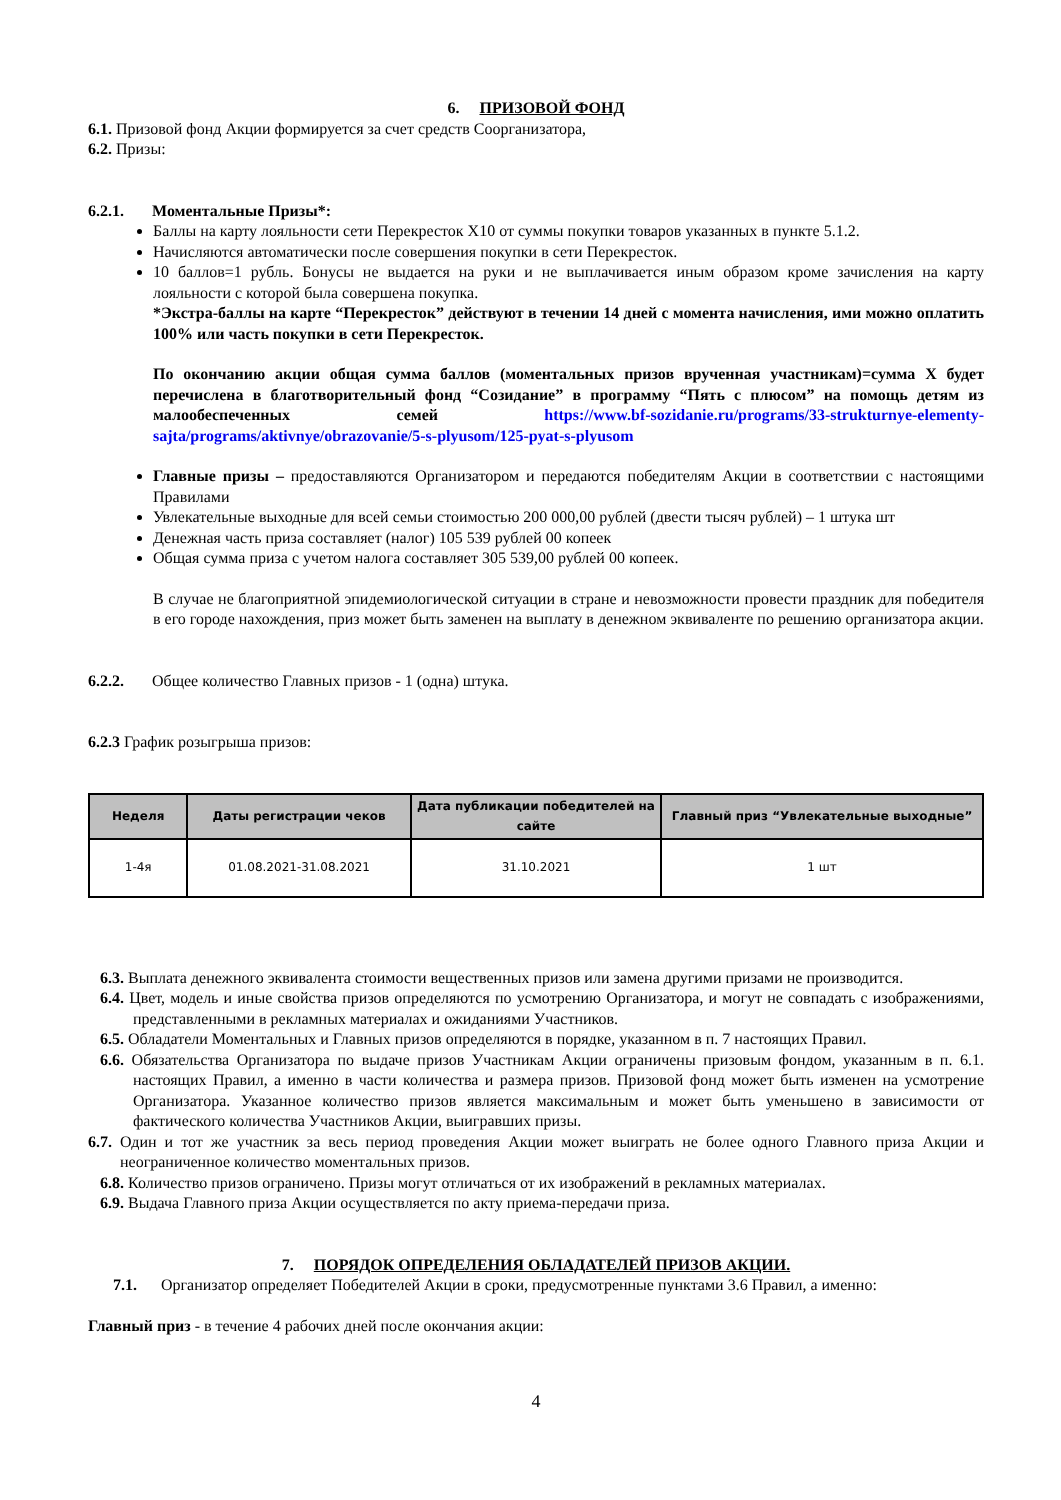6. ПРИЗОВОЙ ФОНД
6.1. Призовой фонд Акции формируется за счет средств Соорганизатора,
6.2. Призы:
6.2.1. Моментальные Призы*:
Баллы на карту лояльности сети Перекресток X10 от суммы покупки товаров указанных в пункте 5.1.2.
Начисляются автоматически после совершения покупки в сети Перекресток.
10 баллов=1 рубль. Бонусы не выдается на руки и не выплачивается иным образом кроме зачисления на карту лояльности с которой была совершена покупка.
*Экстра-баллы на карте “Перекресток” действуют в течении 14 дней с момента начисления, ими можно оплатить 100% или часть покупки в сети Перекресток.
По окончанию акции общая сумма баллов (моментальных призов врученная участникам)=сумма X будет перечислена в благотворительный фонд “Созидание” в программу “Пять с плюсом” на помощь детям из малообеспеченных семей https://www.bf-sozidanie.ru/programs/33-strukturnye-elementy-sajta/programs/aktivnye/obrazovanie/5-s-plyusom/125-pyat-s-plyusom
Главные призы – предоставляются Организатором и передаются победителям Акции в соответствии с настоящими Правилами
Увлекательные выходные для всей семьи стоимостью 200 000,00 рублей (двести тысяч рублей) – 1 штука шт
Денежная часть приза составляет (налог) 105 539 рублей 00 копеек
Общая сумма приза с учетом налога составляет 305 539,00 рублей 00 копеек.
В случае не благоприятной эпидемиологической ситуации в стране и невозможности провести праздник для победителя в его городе нахождения, приз может быть заменен на выплату в денежном эквиваленте по решению организатора акции.
6.2.2. Общее количество Главных призов - 1 (одна) штука.
6.2.3 График розыгрыша призов:
| Неделя | Даты регистрации чеков | Дата публикации победителей на сайте | Главный приз “Увлекательные выходные” |
| --- | --- | --- | --- |
| 1-4я | 01.08.2021-31.08.2021 | 31.10.2021 | 1 шт |
6.3. Выплата денежного эквивалента стоимости вещественных призов или замена другими призами не производится.
6.4. Цвет, модель и иные свойства призов определяются по усмотрению Организатора, и могут не совпадать с изображениями, представленными в рекламных материалах и ожиданиями Участников.
6.5. Обладатели Моментальных и Главных призов определяются в порядке, указанном в п. 7 настоящих Правил.
6.6. Обязательства Организатора по выдаче призов Участникам Акции ограничены призовым фондом, указанным в п. 6.1. настоящих Правил, а именно в части количества и размера призов. Призовой фонд может быть изменен на усмотрение Организатора. Указанное количество призов является максимальным и может быть уменьшено в зависимости от фактического количества Участников Акции, выигравших призы.
6.7. Один и тот же участник за весь период проведения Акции может выиграть не более одного Главного приза Акции и неограниченное количество моментальных призов.
6.8. Количество призов ограничено. Призы могут отличаться от их изображений в рекламных материалах.
6.9. Выдача Главного приза Акции осуществляется по акту приема-передачи приза.
7. ПОРЯДОК ОПРЕДЕЛЕНИЯ ОБЛАДАТЕЛЕЙ ПРИЗОВ АКЦИИ.
7.1. Организатор определяет Победителей Акции в сроки, предусмотренные пунктами 3.6 Правил, а именно:
Главный приз - в течение 4 рабочих дней после окончания акции:
4